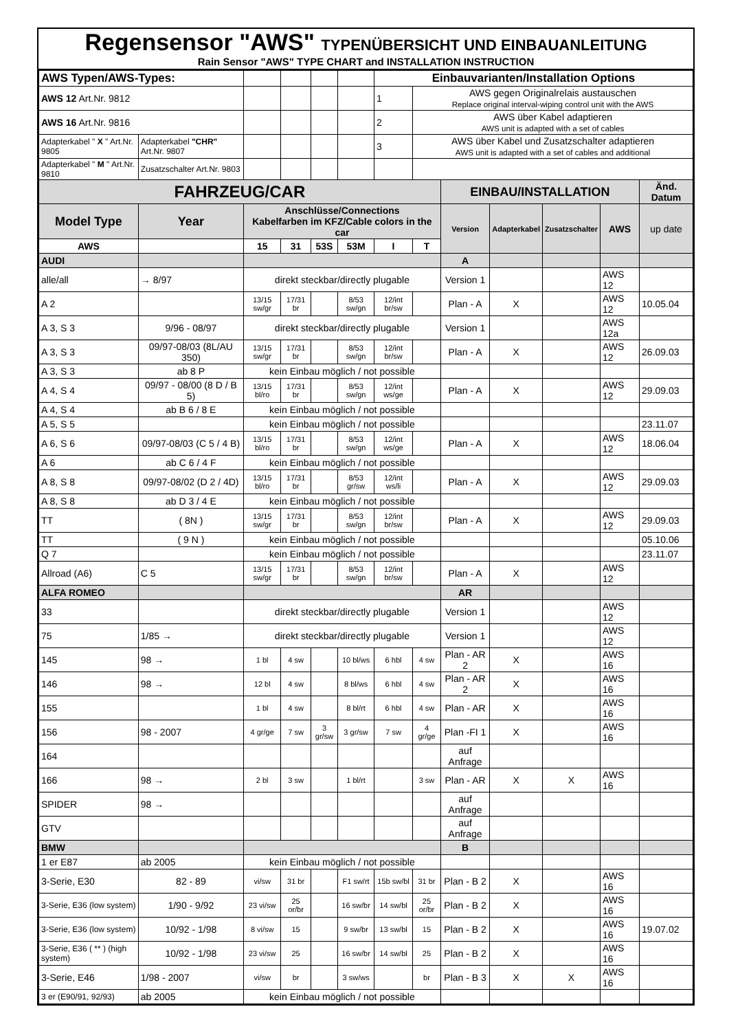Regensensor "AWS" TYPENÜBERSICHT UND EINBAUANLEITUNG
Rain Sensor "AWS" TYPE CHART and INSTALLATION INSTRUCTION
| AWS Typen/AWS-Types: | | | | | | Einbauvarianten/Installation Options | | | | | | |
| AWS 12 Art.Nr. 9812 | | | | | | 1 | AWS gegen Originalrelais austauschen Replace original interval-wiping control unit with the AWS | | | | | |
| AWS 16 Art.Nr. 9816 | | | | | | 2 | AWS über Kabel adaptieren AWS unit is adapted with a set of cables | | | | | |
| Adapterkabel " X " Art.Nr. 9805 | Adapterkabel "CHR" Art.Nr. 9807 | | | | | 3 | AWS über Kabel und Zusatzschalter adaptieren AWS unit is adapted with a set of cables and additional | | | | | |
| Adapterkabel " M " Art.Nr. 9810 | Zusatzschalter Art.Nr. 9803 | | | | | | | | | | | |
| FAHRZEUG/CAR | | | | | | | | EINBAU/INSTALLATION | | | | Änd. Datum |
| Model Type | Year | Anschlüsse/Connections Kabelfarben im KFZ/Cable colors in the car | | | | | | Version | Adapterkabel | Zusatzschalter | AWS | up date |
| AWS | | 15 | 31 | 53S | 53M | I | T | | | | | |
| AUDI | | | | | | | | A | | | | |
| alle/all | → 8/97 | direkt steckbar/directly plugable | | | | | | Version 1 | | | AWS 12 | |
| A 2 | | 13/15 sw/gr | 17/31 br | | 8/53 sw/gn | 12/int br/sw | | Plan - A | X | | AWS 12 | 10.05.04 |
| A 3, S 3 | 9/96 - 08/97 | direkt steckbar/directly plugable | | | | | | Version 1 | | | AWS 12a | |
| A 3, S 3 | 09/97-08/03 (8L/AU 350) | 13/15 sw/gr | 17/31 br | | 8/53 sw/gn | 12/int br/sw | | Plan - A | X | | AWS 12 | 26.09.03 |
| A 3, S 3 | ab 8 P | kein Einbau möglich / not possible | | | | | | | | | | |
| A 4, S 4 | 09/97 - 08/00 (8 D / B 5) | 13/15 bl/ro | 17/31 br | | 8/53 sw/gn | 12/int ws/ge | | Plan - A | X | | AWS 12 | 29.09.03 |
| A 4, S 4 | ab B 6 / 8 E | kein Einbau möglich / not possible | | | | | | | | | | |
| A 5, S 5 | | kein Einbau möglich / not possible | | | | | | | | | | 23.11.07 |
| A 6, S 6 | 09/97-08/03 (C 5 / 4 B) | 13/15 bl/ro | 17/31 br | | 8/53 sw/gn | 12/int ws/ge | | Plan - A | X | | AWS 12 | 18.06.04 |
| A 6 | ab C 6 / 4 F | kein Einbau möglich / not possible | | | | | | | | | | |
| A 8, S 8 | 09/97-08/02 (D 2 / 4D) | 13/15 bl/ro | 17/31 br | | 8/53 gr/sw | 12/int ws/li | | Plan - A | X | | AWS 12 | 29.09.03 |
| A 8, S 8 | ab D 3 / 4 E | kein Einbau möglich / not possible | | | | | | | | | | |
| TT | ( 8N ) | 13/15 sw/gr | 17/31 br | | 8/53 sw/gn | 12/int br/sw | | Plan - A | X | | AWS 12 | 29.09.03 |
| TT | ( 9 N ) | kein Einbau möglich / not possible | | | | | | | | | | 05.10.06 |
| Q 7 | | kein Einbau möglich / not possible | | | | | | | | | | 23.11.07 |
| Allroad (A6) | C 5 | 13/15 sw/gr | 17/31 br | | 8/53 sw/gn | 12/int br/sw | | Plan - A | X | | AWS 12 | |
| ALFA ROMEO | | | | | | | | AR | | | | |
| 33 | | direkt steckbar/directly plugable | | | | | | Version 1 | | | AWS 12 | |
| 75 | 1/85 → | direkt steckbar/directly plugable | | | | | | Version 1 | | | AWS 12 | |
| 145 | 98 → | 1 bl | 4 sw | | 10 bl/ws | 6 hbl | 4 sw | Plan - AR 2 | X | | AWS 16 | |
| 146 | 98 → | 12 bl | 4 sw | | 8 bl/ws | 6 hbl | 4 sw | Plan - AR 2 | X | | AWS 16 | |
| 155 | | 1 bl | 4 sw | | 8 bl/rt | 6 hbl | 4 sw | Plan - AR | X | | AWS 16 | |
| 156 | 98 - 2007 | 4 gr/ge | 7 sw | 3 gr/sw | 3 gr/sw | 7 sw | 4 gr/ge | Plan -FI 1 | X | | AWS 16 | |
| 164 | | | | | | | | auf Anfrage | | | | |
| 166 | 98 → | 2 bl | 3 sw | | 1 bl/rt | | 3 sw | Plan - AR | X | X | AWS 16 | |
| SPIDER | 98 → | | | | | | | auf Anfrage | | | | |
| GTV | | | | | | | | auf Anfrage | | | | |
| BMW | | | | | | | | B | | | | |
| 1 er E87 | ab 2005 | kein Einbau möglich / not possible | | | | | | | | | | |
| 3-Serie, E30 | 82 - 89 | vi/sw | 31 br | | F1 sw/rt | 15b sw/bl | 31 br | Plan - B 2 | X | | AWS 16 | |
| 3-Serie, E36 (low system) | 1/90 - 9/92 | 23 vi/sw | 25 or/br | | 16 sw/br | 14 sw/bl | 25 or/br | Plan - B 2 | X | | AWS 16 | |
| 3-Serie, E36 (low system) | 10/92 - 1/98 | 8 vi/sw | 15 | | 9 sw/br | 13 sw/bl | 15 | Plan - B 2 | X | | AWS 16 | 19.07.02 |
| 3-Serie, E36 ( ** ) (high system) | 10/92 - 1/98 | 23 vi/sw | 25 | | 16 sw/br | 14 sw/bl | 25 | Plan - B 2 | X | | AWS 16 | |
| 3-Serie, E46 | 1/98 - 2007 | vi/sw | br | | 3 sw/ws | | br | Plan - B 3 | X | X | AWS 16 | |
| 3 er (E90/91, 92/93) | ab 2005 | kein Einbau möglich / not possible | | | | | | | | | | |